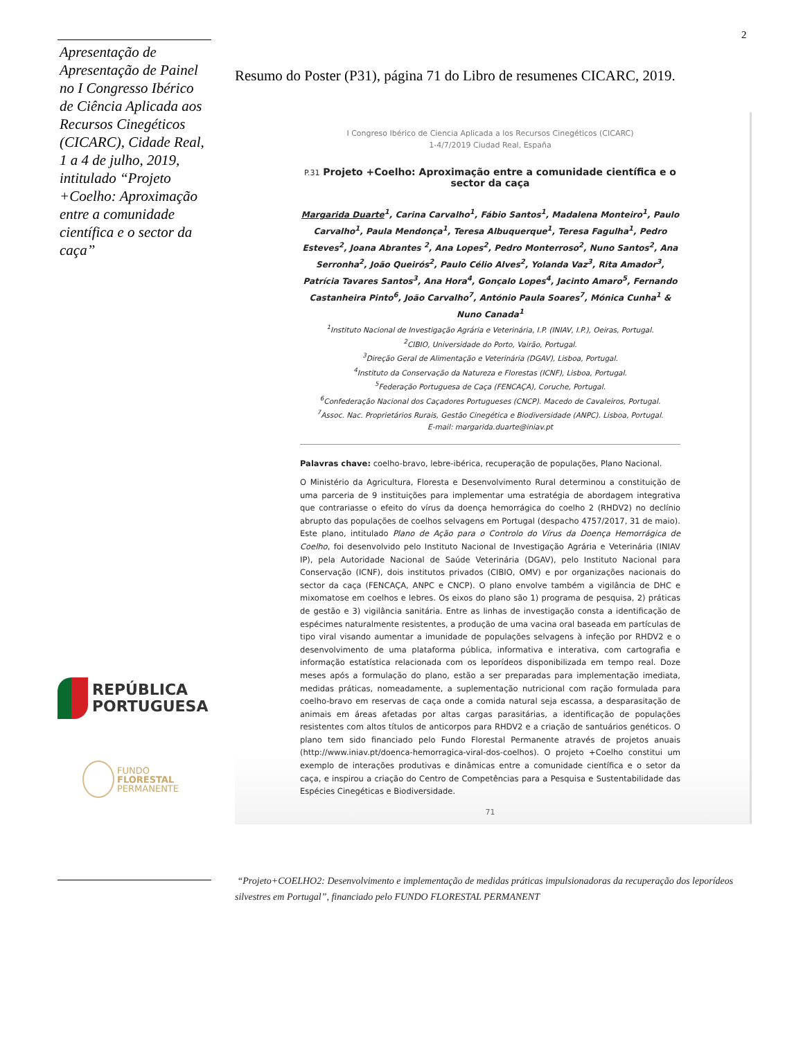2
Apresentação de Apresentação de Painel no I Congresso Ibérico de Ciência Aplicada aos Recursos Cinegéticos (CICARC), Cidade Real, 1 a 4 de julho, 2019, intitulado “Projeto +Coelho: Aproximação entre a comunidade científica e o sector da caça”
REPÚBLICA
PORTUGUESA
FUNDO
FLORESTAL
PERMANENTE
Resumo do Poster (P31), página 71 do Libro de resumenes CICARC, 2019.
I Congreso Ibérico de Ciencia Aplicada a los Recursos Cinegéticos (CICARC)
1-4/7/2019 Ciudad Real, España
P.31 Projeto +Coelho: Aproximação entre a comunidade científica e o sector da caça
Margarida Duarte<sup>1</sup>, Carina Carvalho<sup>1</sup>, Fábio Santos<sup>1</sup>, Madalena Monteiro<sup>1</sup>, Paulo Carvalho<sup>1</sup>, Paula Mendonça<sup>1</sup>, Teresa Albuquerque<sup>1</sup>, Teresa Fagulha<sup>1</sup>, Pedro Esteves<sup>2</sup>, Joana Abrantes <sup>2</sup>, Ana Lopes<sup>2</sup>, Pedro Monterroso<sup>2</sup>, Nuno Santos<sup>2</sup>, Ana Serronha<sup>2</sup>, João Queirós<sup>2</sup>, Paulo Célio Alves<sup>2</sup>, Yolanda Vaz<sup>3</sup>, Rita Amador<sup>3</sup>, Patrícia Tavares Santos<sup>3</sup>, Ana Hora<sup>4</sup>, Gonçalo Lopes<sup>4</sup>, Jacinto Amaro<sup>5</sup>, Fernando Castanheira Pinto<sup>6</sup>, João Carvalho<sup>7</sup>, António Paula Soares<sup>7</sup>, Mónica Cunha<sup>1</sup> & Nuno Canada<sup>1</sup>
<sup>1</sup> Instituto Nacional de Investigação Agrária e Veterinária, I.P. (INIAV, I.P.), Oeiras, Portugal.
<sup>2</sup> CIBIO, Universidade do Porto, Vairão, Portugal.
<sup>3</sup> Direção Geral de Alimentação e Veterinária (DGAV), Lisboa, Portugal.
<sup>4</sup> Instituto da Conservação da Natureza e Florestas (ICNF), Lisboa, Portugal.
<sup>5</sup> Federação Portuguesa de Caça (FENCAÇA), Coruche, Portugal.
<sup>6</sup> Confederação Nacional dos Caçadores Portugueses (CNCP). Macedo de Cavaleiros, Portugal.
<sup>7</sup> Assoc. Nac. Proprietários Rurais, Gestão Cinegética e Biodiversidade (ANPC). Lisboa, Portugal.
E-mail: margarida.duarte@iniav.pt
Palavras chave: coelho-bravo, lebre-ibérica, recuperação de populações, Plano Nacional.
O Ministério da Agricultura, Floresta e Desenvolvimento Rural determinou a constituição de uma parceria de 9 instituições para implementar uma estratégia de abordagem integrativa que contrariasse o efeito do vírus da doença hemorrágica do coelho 2 (RHDV2) no declínio abrupto das populações de coelhos selvagens em Portugal (despacho 4757/2017, 31 de maio). Este plano, intitulado Plano de Ação para o Controlo do Vírus da Doença Hemorrágica de Coelho, foi desenvolvido pelo Instituto Nacional de Investigação Agrária e Veterinária (INIAV IP), pela Autoridade Nacional de Saúde Veterinária (DGAV), pelo Instituto Nacional para Conservação (ICNF), dois institutos privados (CIBIO, OMV) e por organizações nacionais do sector da caça (FENCAÇA, ANPC e CNCP). O plano envolve também a vigilância de DHC e mixomatose em coelhos e lebres. Os eixos do plano são 1) programa de pesquisa, 2) práticas de gestão e 3) vigilância sanitária. Entre as linhas de investigação consta a identificação de espécimes naturalmente resistentes, a produção de uma vacina oral baseada em partículas de tipo viral visando aumentar a imunidade de populações selvagens à infeção por RHDV2 e o desenvolvimento de uma plataforma pública, informativa e interativa, com cartografia e informação estatística relacionada com os leporídeos disponibilizada em tempo real. Doze meses após a formulação do plano, estão a ser preparadas para implementação imediata, medidas práticas, nomeadamente, a suplementação nutricional com ração formulada para coelho-bravo em reservas de caça onde a comida natural seja escassa, a desparasitação de animais em áreas afetadas por altas cargas parasitárias, a identificação de populações resistentes com altos títulos de anticorpos para RHDV2 e a criação de santuários genéticos. O plano tem sido financiado pelo Fundo Florestal Permanente através de projetos anuais (http://www.iniav.pt/doenca-hemorragica-viral-dos-coelhos). O projeto +Coelho constitui um exemplo de interações produtivas e dinâmicas entre a comunidade científica e o setor da caça, e inspirou a criação do Centro de Competências para a Pesquisa e Sustentabilidade das Espécies Cinegéticas e Biodiversidade.
71
“Projeto+COELHO2: Desenvolvimento e implementação de medidas práticas impulsionadoras da recuperação dos leporídeos silvestres em Portugal”, financiado pelo FUNDO FLORESTAL PERMANENT